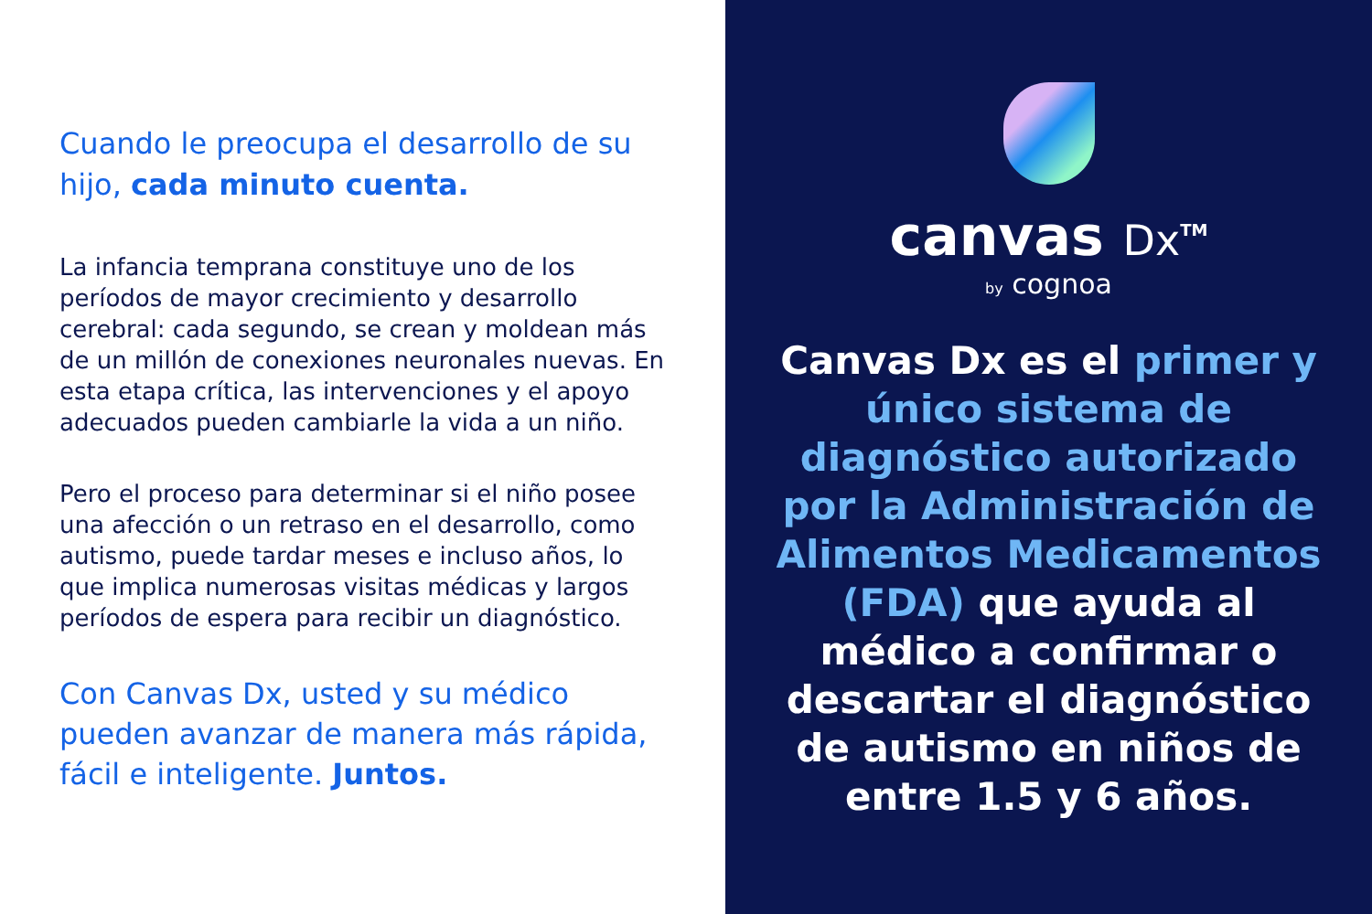Cuando le preocupa el desarrollo de su hijo, cada minuto cuenta.
La infancia temprana constituye uno de los períodos de mayor crecimiento y desarrollo cerebral: cada segundo, se crean y moldean más de un millón de conexiones neuronales nuevas. En esta etapa crítica, las intervenciones y el apoyo adecuados pueden cambiarle la vida a un niño.
Pero el proceso para determinar si el niño posee una afección o un retraso en el desarrollo, como autismo, puede tardar meses e incluso años, lo que implica numerosas visitas médicas y largos períodos de espera para recibir un diagnóstico.
Con Canvas Dx, usted y su médico pueden avanzar de manera más rápida, fácil e inteligente. Juntos.
canvas Dx<sup>TM</sup>
by cognoa
Canvas Dx es el primer y único sistema de diagnóstico autorizado por la Administración de Alimentos Medicamentos (FDA) que ayuda al médico a confirmar o descartar el diagnóstico de autismo en niños de entre 1.5 y 6 años.